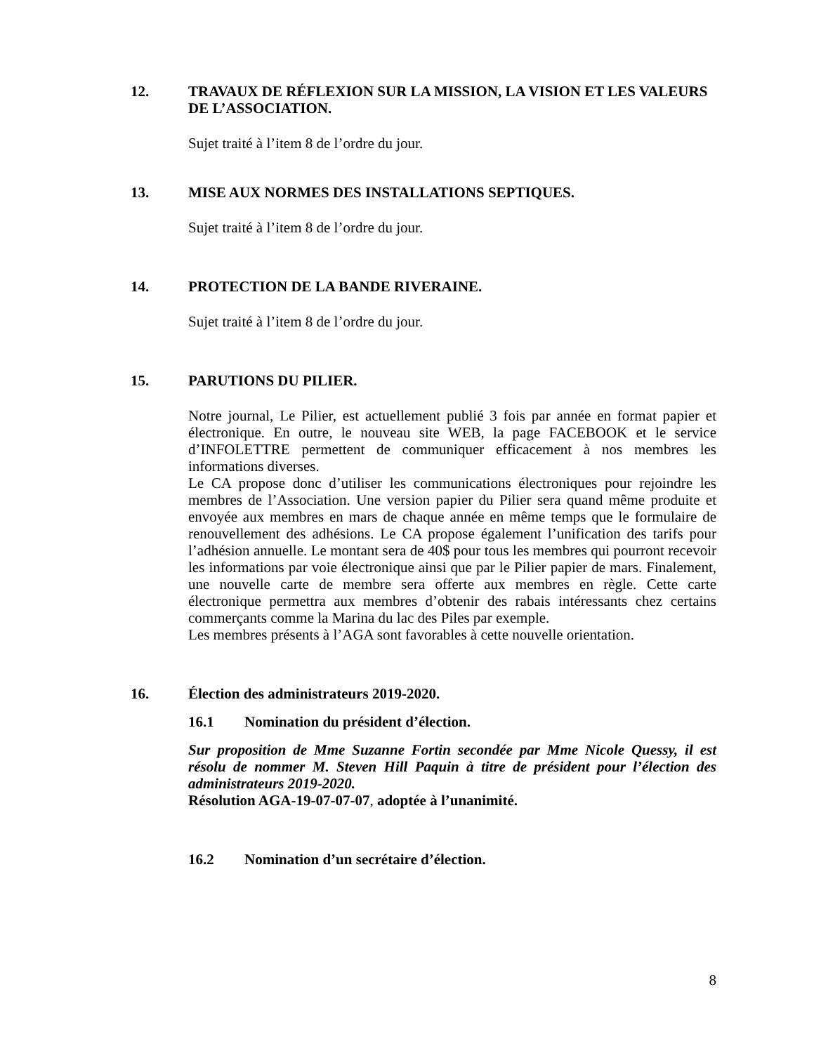12. TRAVAUX DE RÉFLEXION SUR LA MISSION, LA VISION ET LES VALEURS DE L’ASSOCIATION.
Sujet traité à l’item 8 de l’ordre du jour.
13. MISE AUX NORMES DES INSTALLATIONS SEPTIQUES.
Sujet traité à l’item 8 de l’ordre du jour.
14. PROTECTION DE LA BANDE RIVERAINE.
Sujet traité à l’item 8 de l’ordre du jour.
15. PARUTIONS DU PILIER.
Notre journal, Le Pilier, est actuellement publié 3 fois par année en format papier et électronique. En outre, le nouveau site WEB, la page FACEBOOK et le service d’INFOLETTRE permettent de communiquer efficacement à nos membres les informations diverses.
Le CA propose donc d’utiliser les communications électroniques pour rejoindre les membres de l’Association. Une version papier du Pilier sera quand même produite et envoyée aux membres en mars de chaque année en même temps que le formulaire de renouvellement des adhésions. Le CA propose également l’unification des tarifs pour l’adhésion annuelle. Le montant sera de 40$ pour tous les membres qui pourront recevoir les informations par voie électronique ainsi que par le Pilier papier de mars. Finalement, une nouvelle carte de membre sera offerte aux membres en règle. Cette carte électronique permettra aux membres d’obtenir des rabais intéressants chez certains commerçants comme la Marina du lac des Piles par exemple.
Les membres présents à l’AGA sont favorables à cette nouvelle orientation.
16. Élection des administrateurs 2019-2020.
16.1 Nomination du président d’élection.
Sur proposition de Mme Suzanne Fortin secondée par Mme Nicole Quessy, il est résolu de nommer M. Steven Hill Paquin à titre de président pour l’élection des administrateurs 2019-2020.
Résolution AGA-19-07-07-07, adoptée à l’unanimité.
16.2 Nomination d’un secrétaire d’élection.
8